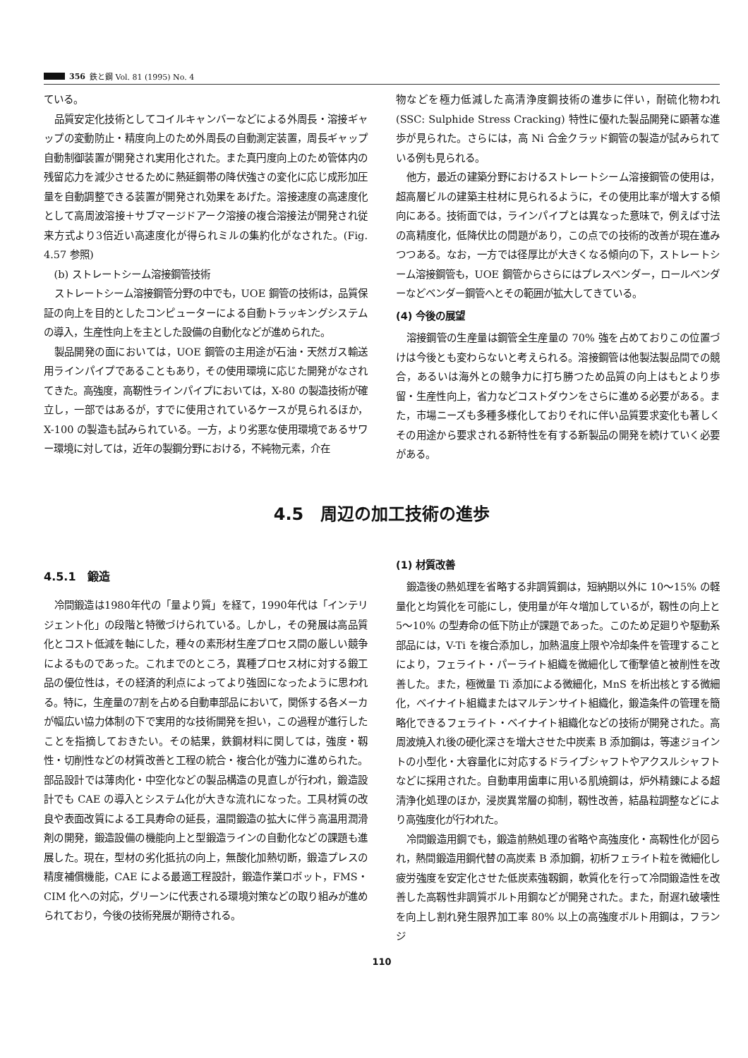356 鉄と鋼 Vol. 81 (1995) No. 4
ている。
品質安定化技術としてコイルキャンバーなどによる外周長・溶接ギャップの変動防止・精度向上のため外周長の自動測定装置，周長ギャップ自動制御装置が開発され実用化された。また真円度向上のため管体内の残留応力を減少させるために熱延鋼帯の降伏強さの変化に応じ成形加圧量を自動調整できる装置が開発され効果をあげた。溶接速度の高速度化として高周波溶接＋サブマージドアーク溶接の複合溶接法が開発され従来方式より3倍近い高速度化が得られミルの集約化がなされた。(Fig. 4.57 参照)
(b) ストレートシーム溶接鋼管技術
ストレートシーム溶接鋼管分野の中でも，UOE 鋼管の技術は，品質保証の向上を目的としたコンピューターによる自動トラッキングシステムの導入，生産性向上を主とした設備の自動化などが進められた。
製品開発の面においては，UOE 鋼管の主用途が石油・天然ガス輸送用ラインパイプであることもあり，その使用環境に応じた開発がなされてきた。高強度，高靭性ラインパイプにおいては，X-80 の製造技術が確立し，一部ではあるが，すでに使用されているケースが見られるほか，X-100 の製造も試みられている。一方，より劣悪な使用環境であるサワー環境に対しては，近年の製鋼分野における，不純物元素，介在
物などを極力低減した高清浄度鋼技術の進歩に伴い，耐硫化物われ (SSC: Sulphide Stress Cracking) 特性に優れた製品開発に顕著な進歩が見られた。さらには，高 Ni 合金クラッド鋼管の製造が試みられている例も見られる。
他方，最近の建築分野におけるストレートシーム溶接鋼管の使用は，超高層ビルの建築主柱材に見られるように，その使用比率が増大する傾向にある。技術面では，ラインパイプとは異なった意味で，例えば寸法の高精度化，低降伏比の問題があり，この点での技術的改善が現在進みつつある。なお，一方では径厚比が大きくなる傾向の下，ストレートシーム溶接鋼管も，UOE 鋼管からさらにはプレスベンダー，ロールベンダーなどベンダー鋼管へとその範囲が拡大してきている。
(4) 今後の展望
溶接鋼管の生産量は鋼管全生産量の 70% 強を占めておりこの位置づけは今後とも変わらないと考えられる。溶接鋼管は他製法製品間での競合，あるいは海外との競争力に打ち勝つため品質の向上はもとより歩留・生産性向上，省力などコストダウンをさらに進める必要がある。また，市場ニーズも多種多様化しておりそれに伴い品質要求変化も著しくその用途から要求される新特性を有する新製品の開発を続けていく必要がある。
4.5　周辺の加工技術の進歩
4.5.1　鍛造
冷間鍛造は1980年代の「量より質」を経て，1990年代は「インテリジェント化」の段階と特徴づけられている。しかし，その発展は高品質化とコスト低減を軸にした，種々の素形材生産プロセス間の厳しい競争によるものであった。これまでのところ，異種プロセス材に対する鍛工品の優位性は，その経済的利点によってより強固になったように思われる。特に，生産量の7割を占める自動車部品において，関係する各メーカが幅広い協力体制の下で実用的な技術開発を担い，この過程が進行したことを指摘しておきたい。その結果，鉄鋼材料に関しては，強度・靱性・切削性などの材質改善と工程の統合・複合化が強力に進められた。部品設計では薄肉化・中空化などの製品構造の見直しが行われ，鍛造設計でも CAE の導入とシステム化が大きな流れになった。工具材質の改良や表面改質による工具寿命の延長，温間鍛造の拡大に伴う高温用潤滑剤の開発，鍛造設備の機能向上と型鍛造ラインの自動化などの課題も進展した。現在，型材の劣化抵抗の向上，無酸化加熱切断，鍛造プレスの精度補償機能，CAE による最適工程設計，鍛造作業ロボット，FMS・CIM 化への対応，グリーンに代表される環境対策などの取り組みが進められており，今後の技術発展が期待される。
(1) 材質改善
鍛造後の熱処理を省略する非調質鋼は，短納期以外に 10〜15% の軽量化と均質化を可能にし，使用量が年々増加しているが，靱性の向上と 5〜10% の型寿命の低下防止が課題であった。このため足廻りや駆動系部品には，V-Ti を複合添加し，加熱温度上限や冷却条件を管理することにより，フェライト・パーライト組織を微細化して衝撃値と被削性を改善した。また，極微量 Ti 添加による微細化，MnS を析出核とする微細化，ベイナイト組織またはマルテンサイト組織化，鍛造条件の管理を簡略化できるフェライト・ベイナイト組織化などの技術が開発された。高周波焼入れ後の硬化深さを増大させた中炭素 B 添加鋼は，等速ジョイントの小型化・大容量化に対応するドライブシャフトやアクスルシャフトなどに採用された。自動車用歯車に用いる肌焼鋼は，炉外精錬による超清浄化処理のほか，浸炭異常層の抑制，靱性改善，結晶粒調整などにより高強度化が行われた。
冷間鍛造用鋼でも，鍛造前熱処理の省略や高強度化・高靱性化が図られ，熱間鍛造用鋼代替の高炭素 B 添加鋼，初析フェライト粒を微細化し疲労強度を安定化させた低炭素強靱鋼，軟質化を行って冷間鍛造性を改善した高靱性非調質ボルト用鋼などが開発された。また，耐遅れ破壊性を向上し割れ発生限界加工率 80% 以上の高強度ボルト用鋼は，フランジ
110